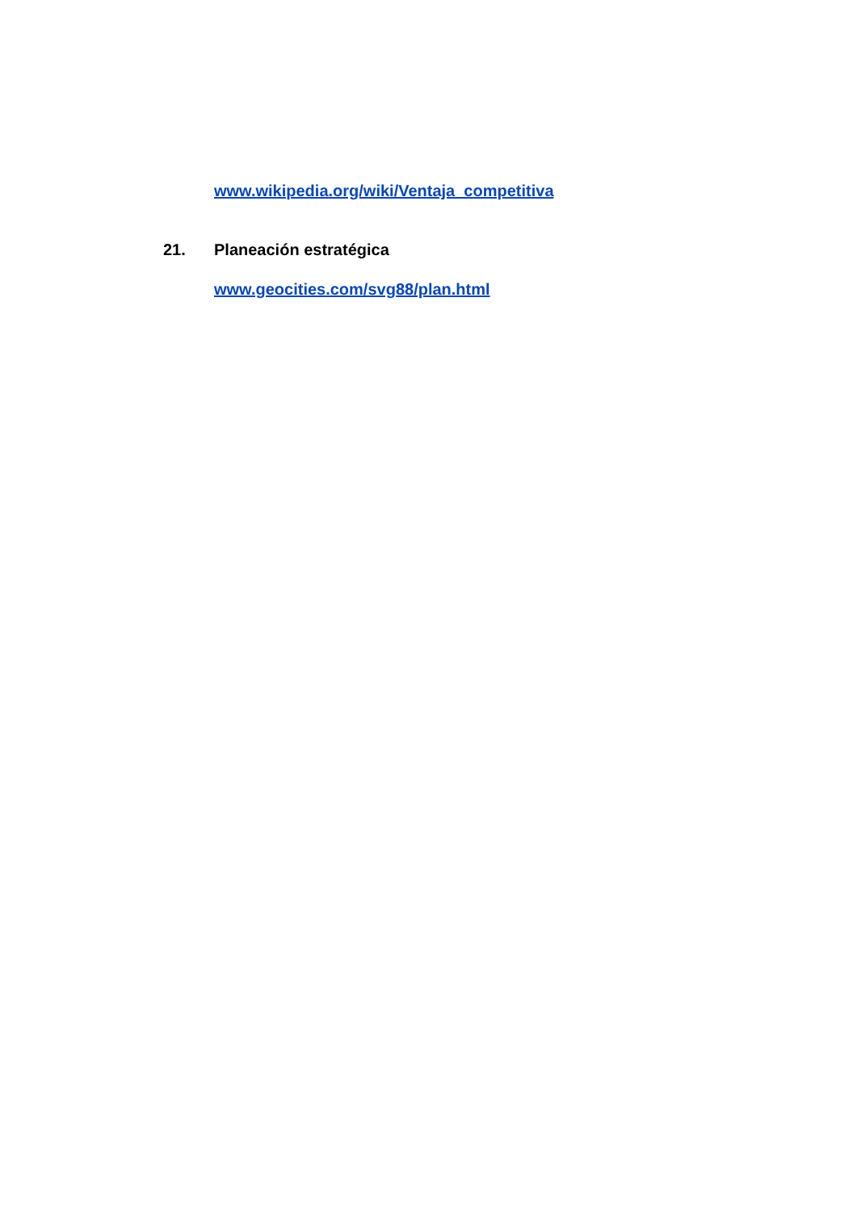www.wikipedia.org/wiki/Ventaja_competitiva
21. Planeación estratégica
www.geocities.com/svg88/plan.html